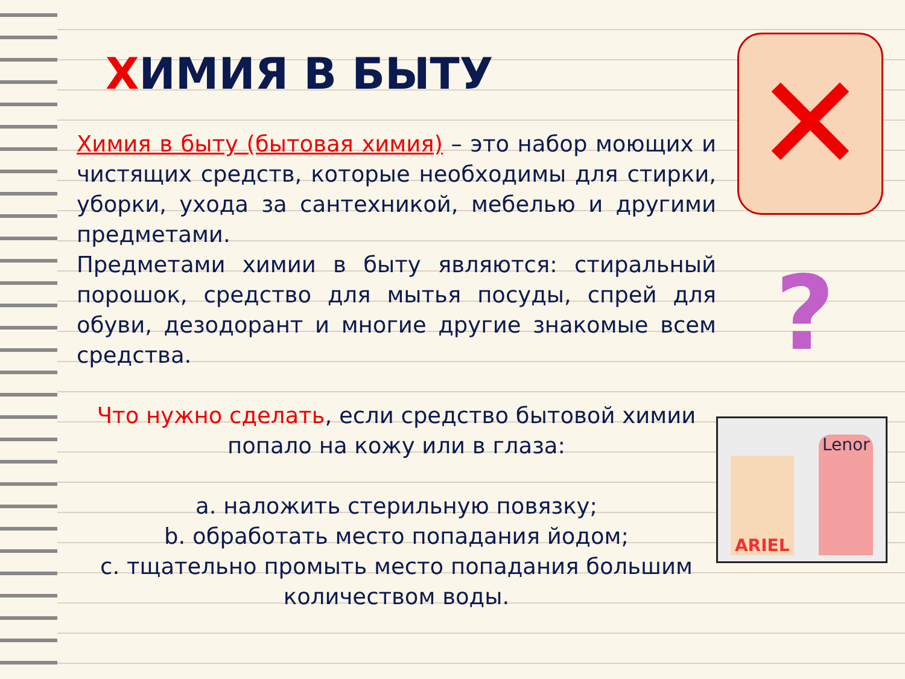ХИМИЯ В БЫТУ
Химия в быту (бытовая химия) – это набор моющих и чистящих средств, которые необходимы для стирки, уборки, ухода за сантехникой, мебелью и другими предметами.
Предметами химии в быту являются: стиральный порошок, средство для мытья посуды, спрей для обуви, дезодорант и многие другие знакомые всем средства.
Что нужно сделать, если средство бытовой химии попало на кожу или в глаза:
a. наложить стерильную повязку;
b. обработать место попадания йодом;
c. тщательно промыть место попадания большим количеством воды.
✕
?
ARIEL
Lenor